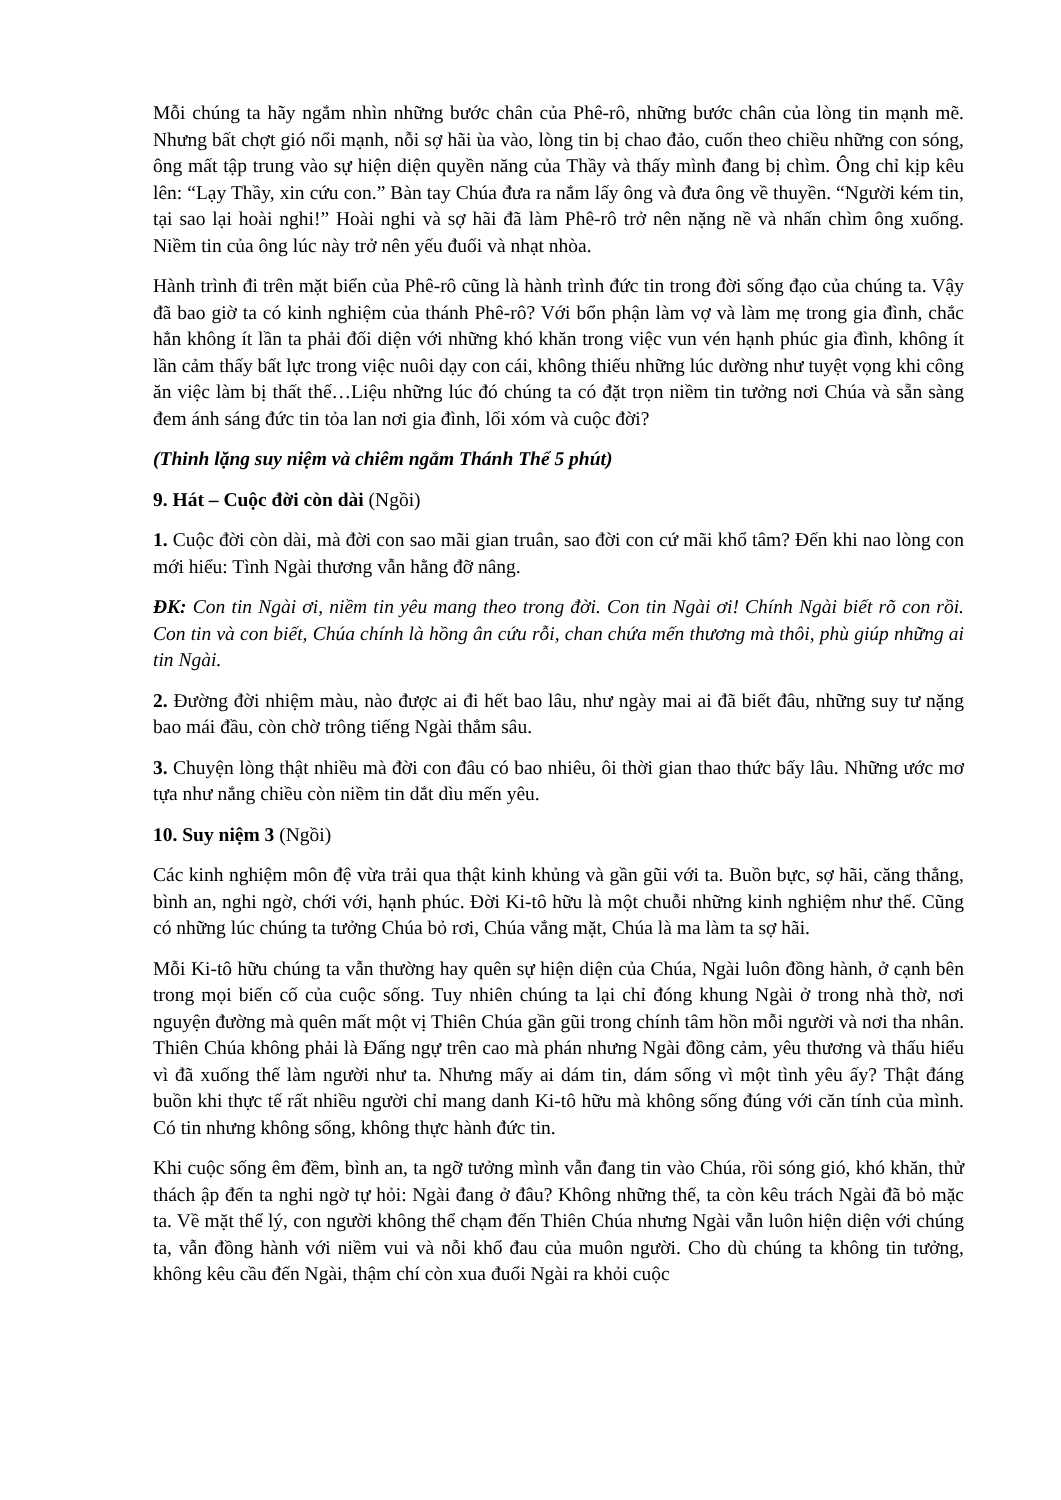Mỗi chúng ta hãy ngắm nhìn những bước chân của Phê-rô, những bước chân của lòng tin mạnh mẽ. Nhưng bất chợt gió nổi mạnh, nỗi sợ hãi ùa vào, lòng tin bị chao đảo, cuốn theo chiều những con sóng, ông mất tập trung vào sự hiện diện quyền năng của Thầy và thấy mình đang bị chìm. Ông chỉ kịp kêu lên: “Lạy Thầy, xin cứu con.” Bàn tay Chúa đưa ra nắm lấy ông và đưa ông về thuyền. “Người kém tin, tại sao lại hoài nghi!” Hoài nghi và sợ hãi đã làm Phê-rô trở nên nặng nề và nhấn chìm ông xuống. Niềm tin của ông lúc này trở nên yếu đuối và nhạt nhòa.
Hành trình đi trên mặt biển của Phê-rô cũng là hành trình đức tin trong đời sống đạo của chúng ta. Vậy đã bao giờ ta có kinh nghiệm của thánh Phê-rô? Với bổn phận làm vợ và làm mẹ trong gia đình, chắc hẳn không ít lần ta phải đối diện với những khó khăn trong việc vun vén hạnh phúc gia đình, không ít lần cảm thấy bất lực trong việc nuôi dạy con cái, không thiếu những lúc dường như tuyệt vọng khi công ăn việc làm bị thất thế…Liệu những lúc đó chúng ta có đặt trọn niềm tin tưởng nơi Chúa và sẵn sàng đem ánh sáng đức tin tỏa lan nơi gia đình, lối xóm và cuộc đời?
(Thinh lặng suy niệm và chiêm ngắm Thánh Thể 5 phút)
9. Hát – Cuộc đời còn dài (Ngồi)
1. Cuộc đời còn dài, mà đời con sao mãi gian truân, sao đời con cứ mãi khổ tâm? Đến khi nao lòng con mới hiểu: Tình Ngài thương vẫn hằng đỡ nâng.
ĐK: Con tin Ngài ơi, niềm tin yêu mang theo trong đời. Con tin Ngài ơi! Chính Ngài biết rõ con rồi. Con tin và con biết, Chúa chính là hồng ân cứu rỗi, chan chứa mến thương mà thôi, phù giúp những ai tin Ngài.
2. Đường đời nhiệm màu, nào được ai đi hết bao lâu, như ngày mai ai đã biết đâu, những suy tư nặng bao mái đầu, còn chờ trông tiếng Ngài thẳm sâu.
3. Chuyện lòng thật nhiều mà đời con đâu có bao nhiêu, ôi thời gian thao thức bấy lâu. Những ước mơ tựa như nắng chiều còn niềm tin dắt dìu mến yêu.
10. Suy niệm 3 (Ngồi)
Các kinh nghiệm môn đệ vừa trải qua thật kinh khủng và gần gũi với ta. Buồn bực, sợ hãi, căng thẳng, bình an, nghi ngờ, chới với, hạnh phúc. Đời Ki-tô hữu là một chuỗi những kinh nghiệm như thế. Cũng có những lúc chúng ta tưởng Chúa bỏ rơi, Chúa vắng mặt, Chúa là ma làm ta sợ hãi.
Mỗi Ki-tô hữu chúng ta vẫn thường hay quên sự hiện diện của Chúa, Ngài luôn đồng hành, ở cạnh bên trong mọi biến cố của cuộc sống. Tuy nhiên chúng ta lại chỉ đóng khung Ngài ở trong nhà thờ, nơi nguyện đường mà quên mất một vị Thiên Chúa gần gũi trong chính tâm hồn mỗi người và nơi tha nhân. Thiên Chúa không phải là Đấng ngự trên cao mà phán nhưng Ngài đồng cảm, yêu thương và thấu hiểu vì đã xuống thế làm người như ta. Nhưng mấy ai dám tin, dám sống vì một tình yêu ấy? Thật đáng buồn khi thực tế rất nhiều người chỉ mang danh Ki-tô hữu mà không sống đúng với căn tính của mình. Có tin nhưng không sống, không thực hành đức tin.
Khi cuộc sống êm đềm, bình an, ta ngỡ tưởng mình vẫn đang tin vào Chúa, rồi sóng gió, khó khăn, thử thách ập đến ta nghi ngờ tự hỏi: Ngài đang ở đâu? Không những thế, ta còn kêu trách Ngài đã bỏ mặc ta. Về mặt thể lý, con người không thể chạm đến Thiên Chúa nhưng Ngài vẫn luôn hiện diện với chúng ta, vẫn đồng hành với niềm vui và nỗi khổ đau của muôn người. Cho dù chúng ta không tin tưởng, không kêu cầu đến Ngài, thậm chí còn xua đuổi Ngài ra khỏi cuộc